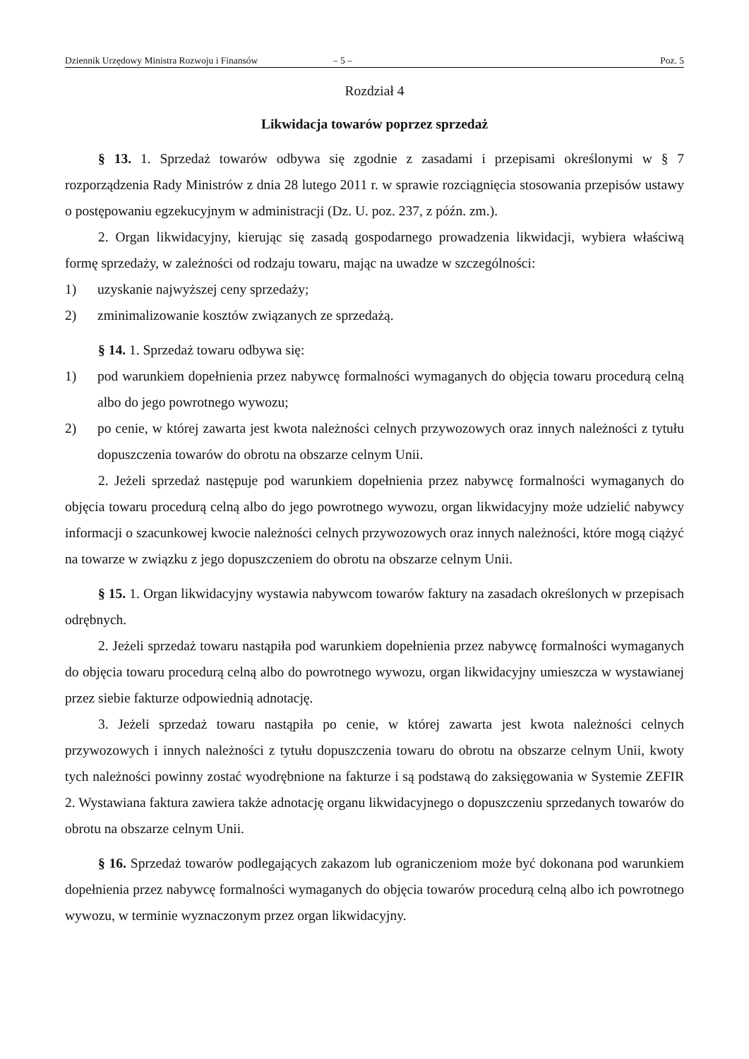Dziennik Urzędowy Ministra Rozwoju i Finansów – 5 – Poz. 5
Rozdział 4
Likwidacja towarów poprzez sprzedaż
§ 13. 1. Sprzedaż towarów odbywa się zgodnie z zasadami i przepisami określonymi w § 7 rozporządzenia Rady Ministrów z dnia 28 lutego 2011 r. w sprawie rozciągnięcia stosowania przepisów ustawy o postępowaniu egzekucyjnym w administracji (Dz. U. poz. 237, z późn. zm.).
2. Organ likwidacyjny, kierując się zasadą gospodarnego prowadzenia likwidacji, wybiera właściwą formę sprzedaży, w zależności od rodzaju towaru, mając na uwadze w szczególności:
1) uzyskanie najwyższej ceny sprzedaży;
2) zminimalizowanie kosztów związanych ze sprzedażą.
§ 14. 1. Sprzedaż towaru odbywa się:
1) pod warunkiem dopełnienia przez nabywcę formalności wymaganych do objęcia towaru procedurą celną albo do jego powrotnego wywozu;
2) po cenie, w której zawarta jest kwota należności celnych przywozowych oraz innych należności z tytułu dopuszczenia towarów do obrotu na obszarze celnym Unii.
2. Jeżeli sprzedaż następuje pod warunkiem dopełnienia przez nabywcę formalności wymaganych do objęcia towaru procedurą celną albo do jego powrotnego wywozu, organ likwidacyjny może udzielić nabywcy informacji o szacunkowej kwocie należności celnych przywozowych oraz innych należności, które mogą ciążyć na towarze w związku z jego dopuszczeniem do obrotu na obszarze celnym Unii.
§ 15. 1. Organ likwidacyjny wystawia nabywcom towarów faktury na zasadach określonych w przepisach odrębnych.
2. Jeżeli sprzedaż towaru nastąpiła pod warunkiem dopełnienia przez nabywcę formalności wymaganych do objęcia towaru procedurą celną albo do powrotnego wywozu, organ likwidacyjny umieszcza w wystawianej przez siebie fakturze odpowiednią adnotację.
3. Jeżeli sprzedaż towaru nastąpiła po cenie, w której zawarta jest kwota należności celnych przywozowych i innych należności z tytułu dopuszczenia towaru do obrotu na obszarze celnym Unii, kwoty tych należności powinny zostać wyodrębnione na fakturze i są podstawą do zaksięgowania w Systemie ZEFIR 2. Wystawiana faktura zawiera także adnotację organu likwidacyjnego o dopuszczeniu sprzedanych towarów do obrotu na obszarze celnym Unii.
§ 16. Sprzedaż towarów podlegających zakazom lub ograniczeniom może być dokonana pod warunkiem dopełnienia przez nabywcę formalności wymaganych do objęcia towarów procedurą celną albo ich powrotnego wywozu, w terminie wyznaczonym przez organ likwidacyjny.